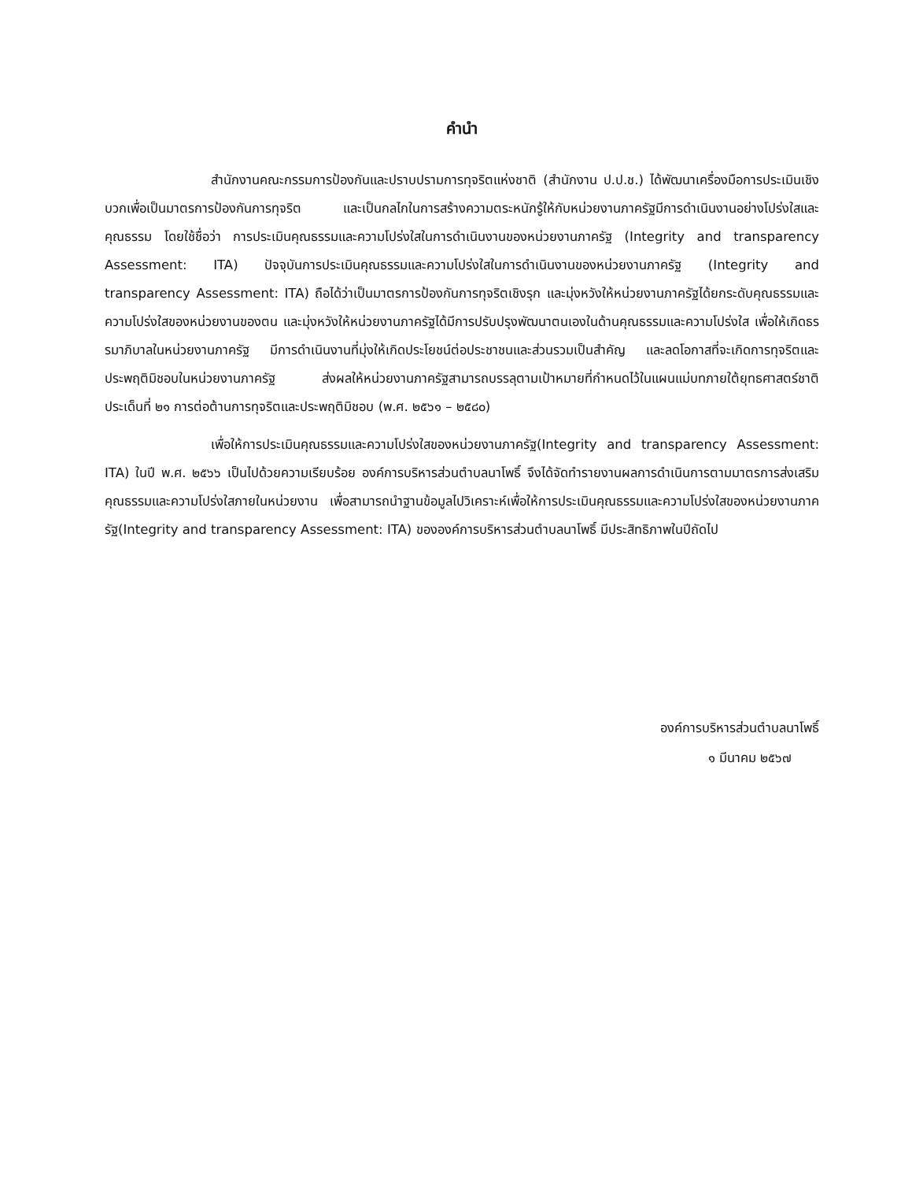คำนำ
สำนักงานคณะกรรมการป้องกันและปราบปรามการทุจริตแห่งชาติ (สำนักงาน ป.ป.ช.) ได้พัฒนาเครื่องมือการประเมินเชิงบวกเพื่อเป็นมาตรการป้องกันการทุจริต และเป็นกลไกในการสร้างความตระหนักรู้ให้กับหน่วยงานภาครัฐมีการดำเนินงานอย่างโปร่งใสและคุณธรรม โดยใช้ชื่อว่า การประเมินคุณธรรมและความโปร่งใสในการดำเนินงานของหน่วยงานภาครัฐ (Integrity and transparency Assessment: ITA) ปัจจุบันการประเมินคุณธรรมและความโปร่งใสในการดำเนินงานของหน่วยงานภาครัฐ (Integrity and transparency Assessment: ITA) ถือได้ว่าเป็นมาตรการป้องกันการทุจริตเชิงรุก และมุ่งหวังให้หน่วยงานภาครัฐได้ยกระดับคุณธรรมและความโปร่งใสของหน่วยงานของตน และมุ่งหวังให้หน่วยงานภาครัฐได้มีการปรับปรุงพัฒนาตนเองในด้านคุณธรรมและความโปร่งใส เพื่อให้เกิดธรรมาภิบาลในหน่วยงานภาครัฐ มีการดำเนินงานที่มุ่งให้เกิดประโยชน์ต่อประชาชนและส่วนรวมเป็นสำคัญ และลดโอกาสที่จะเกิดการทุจริตและประพฤติมิชอบในหน่วยงานภาครัฐ ส่งผลให้หน่วยงานภาครัฐสามารถบรรลุตามเป้าหมายที่กำหนดไว้ในแผนแม่บทภายใต้ยุทธศาสตร์ชาติ ประเด็นที่ ๒๑ การต่อต้านการทุจริตและประพฤติมิชอบ (พ.ศ. ๒๕๖๑ – ๒๕๘๐)
เพื่อให้การประเมินคุณธรรมและความโปร่งใสของหน่วยงานภาครัฐ(Integrity and transparency Assessment: ITA) ในปี พ.ศ. ๒๕๖๖ เป็นไปด้วยความเรียบร้อย องค์การบริหารส่วนตำบลนาโพธิ์ จึงได้จัดทำรายงานผลการดำเนินการตามมาตรการส่งเสริมคุณธรรมและความโปร่งใสภายในหน่วยงาน เพื่อสามารถนำฐานข้อมูลไปวิเคราะห์เพื่อให้การประเมินคุณธรรมและความโปร่งใสของหน่วยงานภาครัฐ(Integrity and transparency Assessment: ITA) ขององค์การบริหารส่วนตำบลนาโพธิ์ มีประสิทธิภาพในปีถัดไป
องค์การบริหารส่วนตำบลนาโพธิ์
๑ มีนาคม ๒๕๖๗